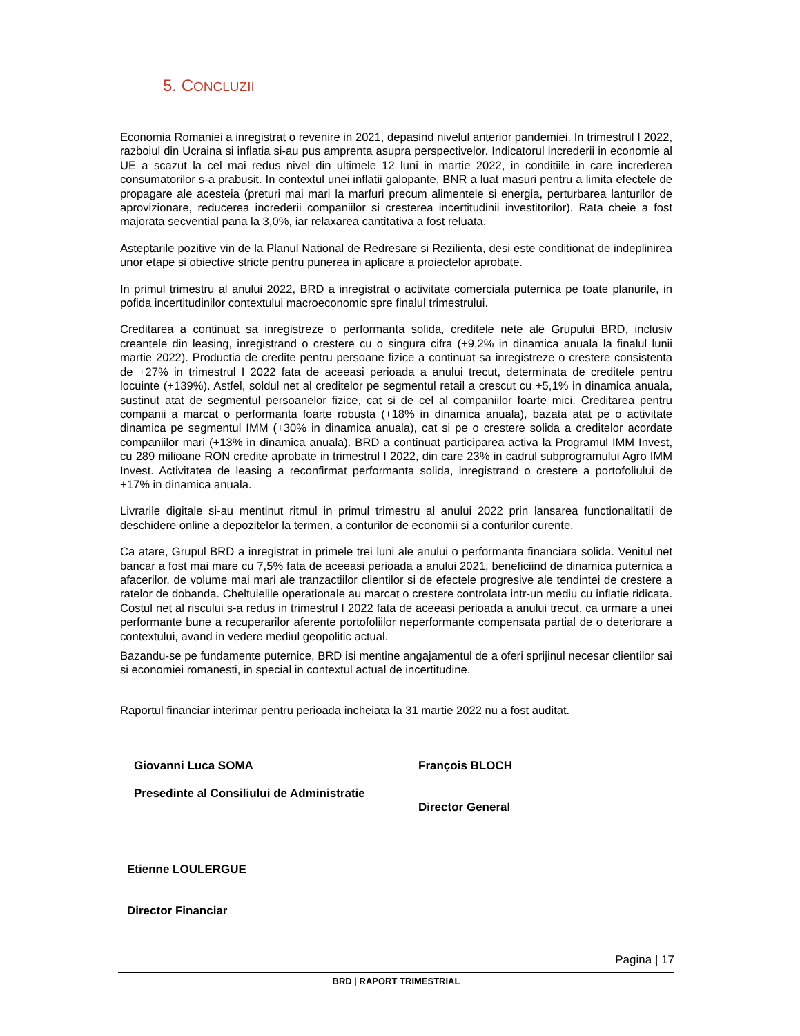5. CONCLUZII
Economia Romaniei a inregistrat o revenire in 2021, depasind nivelul anterior pandemiei. In trimestrul I 2022, razboiul din Ucraina si inflatia si-au pus amprenta asupra perspectivelor. Indicatorul increderii in economie al UE a scazut la cel mai redus nivel din ultimele 12 luni in martie 2022, in conditiile in care increderea consumatorilor s-a prabusit. In contextul unei inflatii galopante, BNR a luat masuri pentru a limita efectele de propagare ale acesteia (preturi mai mari la marfuri precum alimentele si energia, perturbarea lanturilor de aprovizionare, reducerea increderii companiilor si cresterea incertitudinii investitorilor). Rata cheie a fost majorata secvential pana la 3,0%, iar relaxarea cantitativa a fost reluata.
Asteptarile pozitive vin de la Planul National de Redresare si Rezilienta, desi este conditionat de indeplinirea unor etape si obiective stricte pentru punerea in aplicare a proiectelor aprobate.
In primul trimestru al anului 2022, BRD a inregistrat o activitate comerciala puternica pe toate planurile, in pofida incertitudinilor contextului macroeconomic spre finalul trimestrului.
Creditarea a continuat sa inregistreze o performanta solida, creditele nete ale Grupului BRD, inclusiv creantele din leasing, inregistrand o crestere cu o singura cifra (+9,2% in dinamica anuala la finalul lunii martie 2022). Productia de credite pentru persoane fizice a continuat sa inregistreze o crestere consistenta de +27% in trimestrul I 2022 fata de aceeasi perioada a anului trecut, determinata de creditele pentru locuinte (+139%). Astfel, soldul net al creditelor pe segmentul retail a crescut cu +5,1% in dinamica anuala, sustinut atat de segmentul persoanelor fizice, cat si de cel al companiilor foarte mici. Creditarea pentru companii a marcat o performanta foarte robusta (+18% in dinamica anuala), bazata atat pe o activitate dinamica pe segmentul IMM (+30% in dinamica anuala), cat si pe o crestere solida a creditelor acordate companiilor mari (+13% in dinamica anuala). BRD a continuat participarea activa la Programul IMM Invest, cu 289 milioane RON credite aprobate in trimestrul I 2022, din care 23% in cadrul subprogramului Agro IMM Invest. Activitatea de leasing a reconfirmat performanta solida, inregistrand o crestere a portofoliului de +17% in dinamica anuala.
Livrarile digitale si-au mentinut ritmul in primul trimestru al anului 2022 prin lansarea functionalitatii de deschidere online a depozitelor la termen, a conturilor de economii si a conturilor curente.
Ca atare, Grupul BRD a inregistrat in primele trei luni ale anului o performanta financiara solida. Venitul net bancar a fost mai mare cu 7,5% fata de aceeasi perioada a anului 2021, beneficiind de dinamica puternica a afacerilor, de volume mai mari ale tranzactiilor clientilor si de efectele progresive ale tendintei de crestere a ratelor de dobanda. Cheltuielile operationale au marcat o crestere controlata intr-un mediu cu inflatie ridicata. Costul net al riscului s-a redus in trimestrul I 2022 fata de aceeasi perioada a anului trecut, ca urmare a unei performante bune a recuperarilor aferente portofoliilor neperformante compensata partial de o deteriorare a contextului, avand in vedere mediul geopolitic actual.
Bazandu-se pe fundamente puternice, BRD isi mentine angajamentul de a oferi sprijinul necesar clientilor sai si economiei romanesti, in special in contextul actual de incertitudine.
Raportul financiar interimar pentru perioada incheiata la 31 martie 2022 nu a fost auditat.
Giovanni Luca SOMA
Presedinte al Consiliului de Administratie
François BLOCH
Director General
Etienne LOULERGUE
Director Financiar
Pagina | 17
BRD | RAPORT TRIMESTRIAL